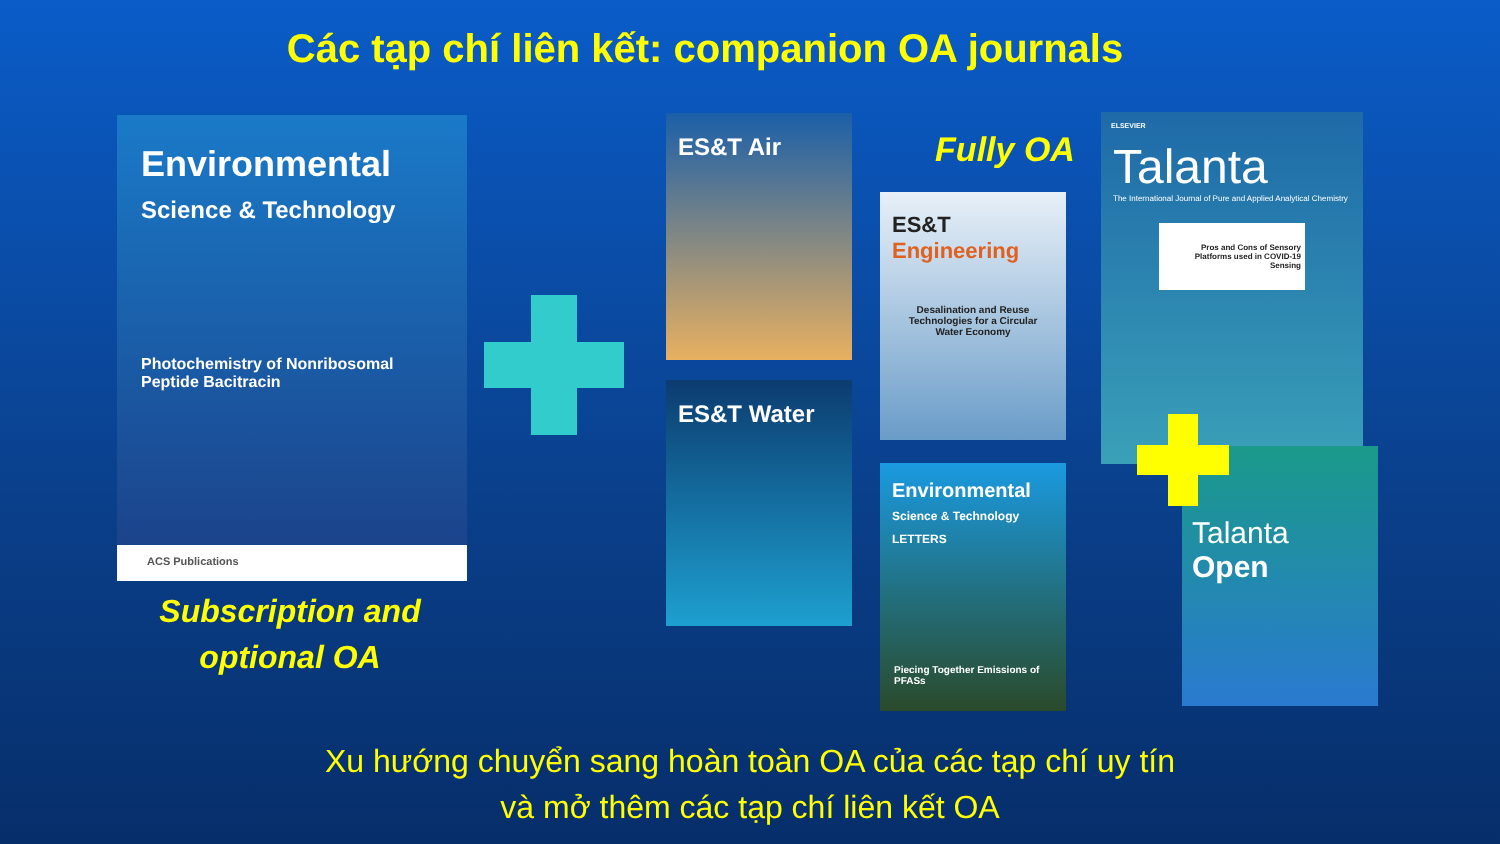Các tạp chí liên kết: companion OA journals
Environmental
Science & Technology
Photochemistry of Nonribosomal Peptide Bacitracin
ACS Publications
Subscription and optional OA
ES&T Air
ES&T Water
Fully OA
ES&T Engineering
Desalination and Reuse Technologies for a Circular Water Economy
Environmental
Science & Technology LETTERS
Piecing Together Emissions of PFASs
ELSEVIER
Talanta
The International Journal of Pure and Applied Analytical Chemistry
Pros and Cons of Sensory Platforms used in COVID-19 Sensing
Talanta Open
Xu hướng chuyển sang hoàn toàn OA của các tạp chí uy tín
và mở thêm các tạp chí liên kết OA